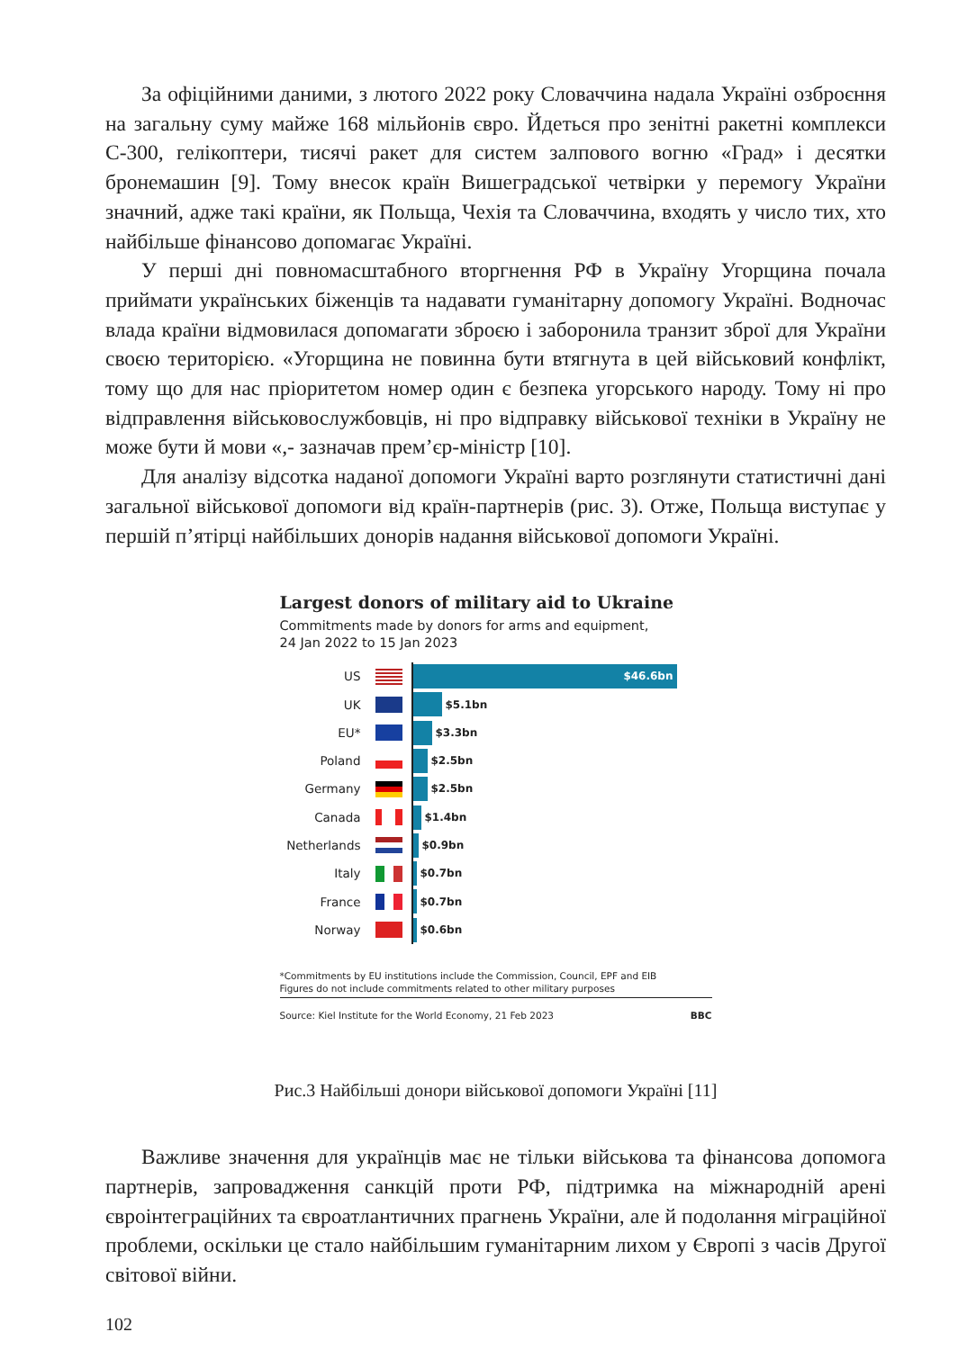За офіційними даними, з лютого 2022 року Словаччина надала Україні озброєння на загальну суму майже 168 мільйонів євро. Йдеться про зенітні ракетні комплекси С-300, гелікоптери, тисячі ракет для систем залпового вогню «Град» і десятки бронемашин [9]. Тому внесок країн Вишеградської четвірки у перемогу України значний, адже такі країни, як Польща, Чехія та Словаччина, входять у число тих, хто найбільше фінансово допомагає Україні.
У перші дні повномасштабного вторгнення РФ в Україну Угорщина почала приймати українських біженців та надавати гуманітарну допомогу Україні. Водночас влада країни відмовилася допомагати зброєю і заборонила транзит зброї для України своєю територією. «Угорщина не повинна бути втягнута в цей військовий конфлікт, тому що для нас пріоритетом номер один є безпека угорського народу. Тому ні про відправлення військовослужбовців, ні про відправку військової техніки в Україну не може бути й мови «,- зазначав прем’єр-міністр [10].
Для аналізу відсотка наданої допомоги Україні варто розглянути статистичні дані загальної військової допомоги від країн-партнерів (рис. 3). Отже, Польща виступає у першій п’ятірці найбільших донорів надання військової допомоги Україні.
Largest donors of military aid to Ukraine
Commitments made by donors for arms and equipment,
24 Jan 2022 to 15 Jan 2023
US $46.6bn
UK $5.1bn
EU* $3.3bn
Poland $2.5bn
Germany $2.5bn
Canada $1.4bn
Netherlands $0.9bn
Italy $0.7bn
France $0.7bn
Norway $0.6bn
*Commitments by EU institutions include the Commission, Council, EPF and EIB
Figures do not include commitments related to other military purposes
Source: Kiel Institute for the World Economy, 21 Feb 2023 BBC
Рис.3 Найбільші донори військової допомоги Україні [11]
Важливе значення для українців має не тільки військова та фінансова допомога партнерів, запровадження санкцій проти РФ, підтримка на міжнародній арені євроінтеграційних та євроатлантичних прагнень України, але й подолання міграційної проблеми, оскільки це стало найбільшим гуманітарним лихом у Європі з часів Другої світової війни.
102